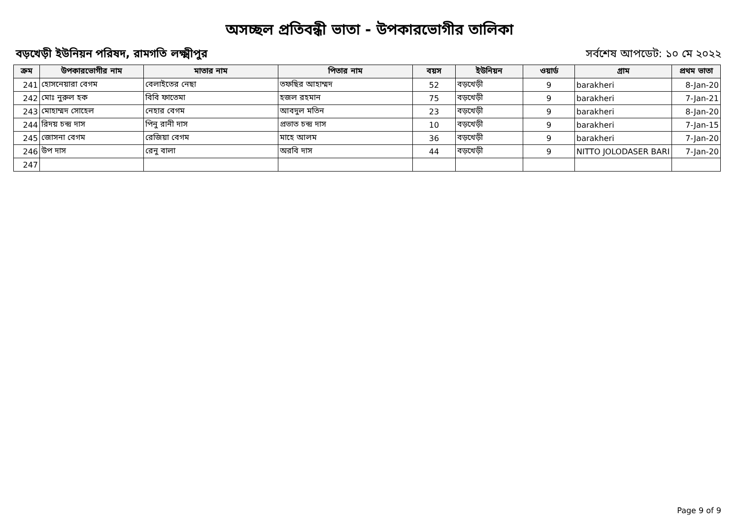অসচ্ছল প্রতিবন্ধী ভাতা - উপকারভোগীর তালিকা
বড়খেড়ী ইউনিয়ন পরিষদ, রামগতি লক্ষ্মীপুর সর্বশেষ আপডেট: ১০ মে ২০২২
| ক্রম | উপকারভোগীর নাম | মাতার নাম | পিতার নাম | বয়স | ইউনিয়ন | ওয়ার্ড | গ্রাম | প্রথম ভাতা |
| --- | --- | --- | --- | --- | --- | --- | --- | --- |
| 241 | হোসনেয়ারা বেগম | বেলাইতের নেছা | তফছির আহাম্মদ | 52 | বড়খেড়ী | 9 | barakheri | 8-Jan-20 |
| 242 | মোঃ নুরুল হক | বিবি ফাতেমা | হজল রহমান | 75 | বড়খেড়ী | 9 | barakheri | 7-Jan-21 |
| 243 | মোহাম্মদ সোহেল | নেহার বেগম | আবদুল মতিন | 23 | বড়খেড়ী | 9 | barakheri | 8-Jan-20 |
| 244 | রিদয় চন্দ্র দাস | পিনু রানী দাস | প্রভাত চন্দ্র দাস | 10 | বড়খেড়ী | 9 | barakheri | 7-Jan-15 |
| 245 | জোসনা বেগম | রেজিয়া বেগম | মাহে আলম | 36 | বড়খেড়ী | 9 | barakheri | 7-Jan-20 |
| 246 | উপ দাস | রেনু বালা | অরবি দাস | 44 | বড়খেড়ী | 9 | NITTO JOLODASER BARI | 7-Jan-20 |
| 247 | | | | | | | | |
Page 9 of 9